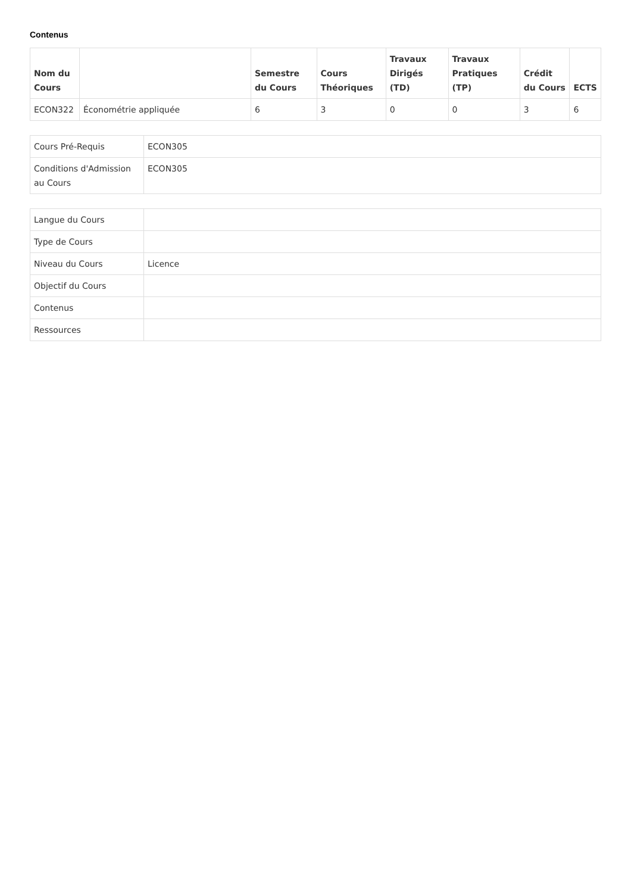Contenus
| Nom du Cours | | Semestre du Cours | Cours Théoriques | Travaux Dirigés (TD) | Travaux Pratiques (TP) | Crédit du Cours | ECTS |
| --- | --- | --- | --- | --- | --- | --- | --- |
| ECON322 | Économétrie appliquée | 6 | 3 | 0 | 0 | 3 | 6 |
| Cours Pré-Requis | ECON305 |
| Conditions d'Admission au Cours | ECON305 |
| Langue du Cours | |
| Type de Cours | |
| Niveau du Cours | Licence |
| Objectif du Cours | |
| Contenus | |
| Ressources | |